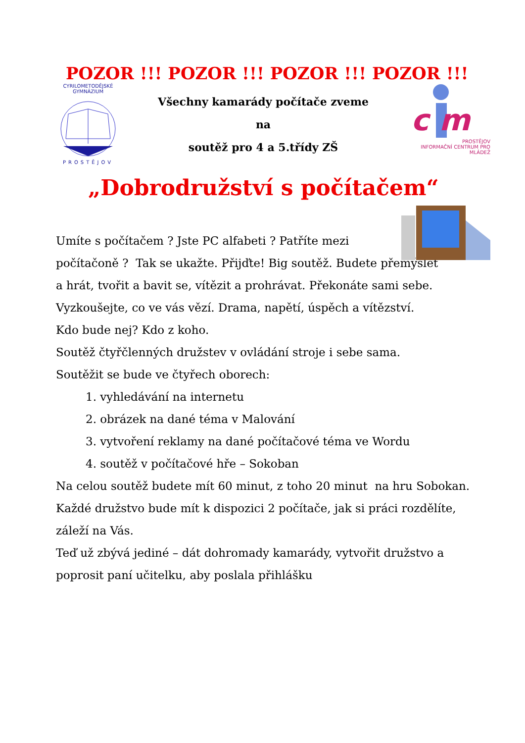POZOR !!! POZOR !!! POZOR !!! POZOR !!!
CYRILOMETODĚJSKÉ GYMNÁZIUM
PROSTĚJOV
Všechny kamarády počítače zveme
na
soutěž pro 4 a 5.třídy ZŠ
c m
PROSTĚJOV
INFORMAČNÍ CENTRUM PRO MLÁDEŽ
„Dobrodružství s počítačem“
Umíte s počítačem ? Jste PC alfabeti ? Patříte mezi
počítačoně ? Tak se ukažte. Přijďte! Big soutěž. Budete přemýšlet
a hrát, tvořit a bavit se, vítězit a prohrávat. Překonáte sami sebe.
Vyzkoušejte, co ve vás vězí. Drama, napětí, úspěch a vítězství.
Kdo bude nej? Kdo z koho.
Soutěž čtyřčlenných družstev v ovládání stroje i sebe sama.
Soutěžit se bude ve čtyřech oborech:
1. vyhledávání na internetu
2. obrázek na dané téma v Malování
3. vytvoření reklamy na dané počítačové téma ve Wordu
4. soutěž v počítačové hře – Sokoban
Na celou soutěž budete mít 60 minut, z toho 20 minut na hru Sobokan.
Každé družstvo bude mít k dispozici 2 počítače, jak si práci rozdělíte,
záleží na Vás.
Teď už zbývá jediné – dát dohromady kamarády, vytvořit družstvo a
poprosit paní učitelku, aby poslala přihlášku